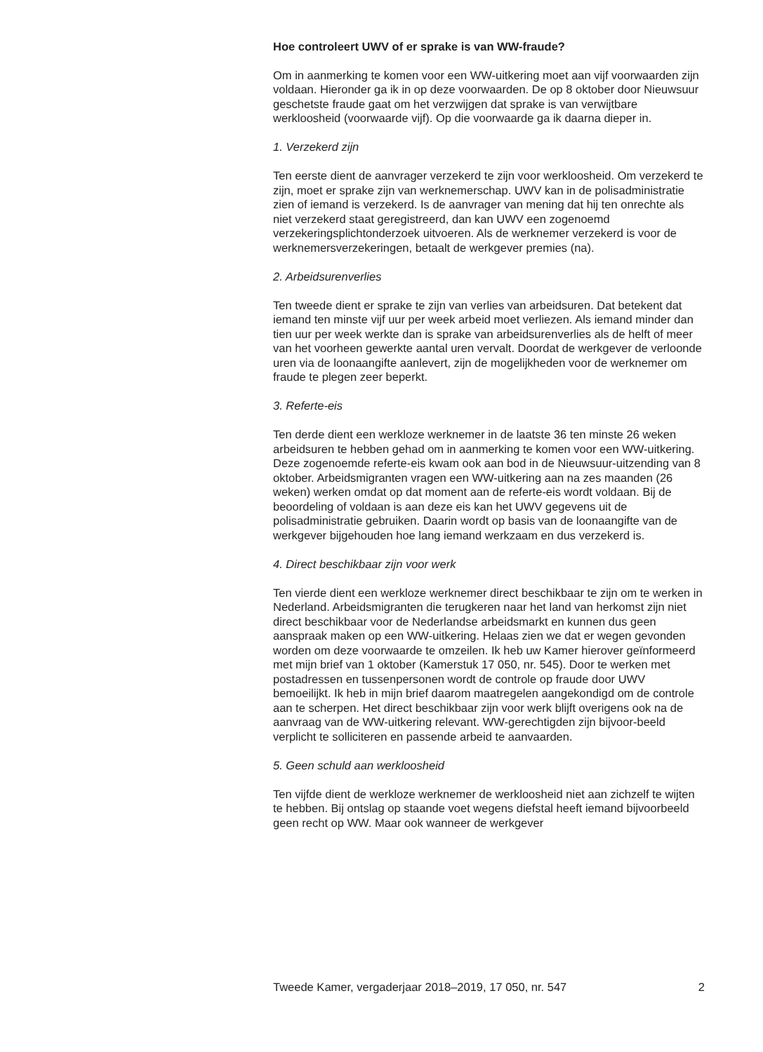Hoe controleert UWV of er sprake is van WW-fraude?
Om in aanmerking te komen voor een WW-uitkering moet aan vijf voorwaarden zijn voldaan. Hieronder ga ik in op deze voorwaarden. De op 8 oktober door Nieuwsuur geschetste fraude gaat om het verzwijgen dat sprake is van verwijtbare werkloosheid (voorwaarde vijf). Op die voorwaarde ga ik daarna dieper in.
1. Verzekerd zijn
Ten eerste dient de aanvrager verzekerd te zijn voor werkloosheid. Om verzekerd te zijn, moet er sprake zijn van werknemerschap. UWV kan in de polisadministratie zien of iemand is verzekerd. Is de aanvrager van mening dat hij ten onrechte als niet verzekerd staat geregistreerd, dan kan UWV een zogenoemd verzekeringsplichtonderzoek uitvoeren. Als de werknemer verzekerd is voor de werknemersverzekeringen, betaalt de werkgever premies (na).
2. Arbeidsurenverlies
Ten tweede dient er sprake te zijn van verlies van arbeidsuren. Dat betekent dat iemand ten minste vijf uur per week arbeid moet verliezen. Als iemand minder dan tien uur per week werkte dan is sprake van arbeidsurenverlies als de helft of meer van het voorheen gewerkte aantal uren vervalt. Doordat de werkgever de verloonde uren via de loonaangifte aanlevert, zijn de mogelijkheden voor de werknemer om fraude te plegen zeer beperkt.
3. Referte-eis
Ten derde dient een werkloze werknemer in de laatste 36 ten minste 26 weken arbeidsuren te hebben gehad om in aanmerking te komen voor een WW-uitkering. Deze zogenoemde referte-eis kwam ook aan bod in de Nieuwsuur-uitzending van 8 oktober. Arbeidsmigranten vragen een WW-uitkering aan na zes maanden (26 weken) werken omdat op dat moment aan de referte-eis wordt voldaan. Bij de beoordeling of voldaan is aan deze eis kan het UWV gegevens uit de polisadministratie gebruiken. Daarin wordt op basis van de loonaangifte van de werkgever bijgehouden hoe lang iemand werkzaam en dus verzekerd is.
4. Direct beschikbaar zijn voor werk
Ten vierde dient een werkloze werknemer direct beschikbaar te zijn om te werken in Nederland. Arbeidsmigranten die terugkeren naar het land van herkomst zijn niet direct beschikbaar voor de Nederlandse arbeidsmarkt en kunnen dus geen aanspraak maken op een WW-uitkering. Helaas zien we dat er wegen gevonden worden om deze voorwaarde te omzeilen. Ik heb uw Kamer hierover geïnformeerd met mijn brief van 1 oktober (Kamerstuk 17 050, nr. 545). Door te werken met postadressen en tussenpersonen wordt de controle op fraude door UWV bemoeilijkt. Ik heb in mijn brief daarom maatregelen aangekondigd om de controle aan te scherpen. Het direct beschikbaar zijn voor werk blijft overigens ook na de aanvraag van de WW-uitkering relevant. WW-gerechtigden zijn bijvoor-beeld verplicht te solliciteren en passende arbeid te aanvaarden.
5. Geen schuld aan werkloosheid
Ten vijfde dient de werkloze werknemer de werkloosheid niet aan zichzelf te wijten te hebben. Bij ontslag op staande voet wegens diefstal heeft iemand bijvoorbeeld geen recht op WW. Maar ook wanneer de werkgever
Tweede Kamer, vergaderjaar 2018–2019, 17 050, nr. 547 2